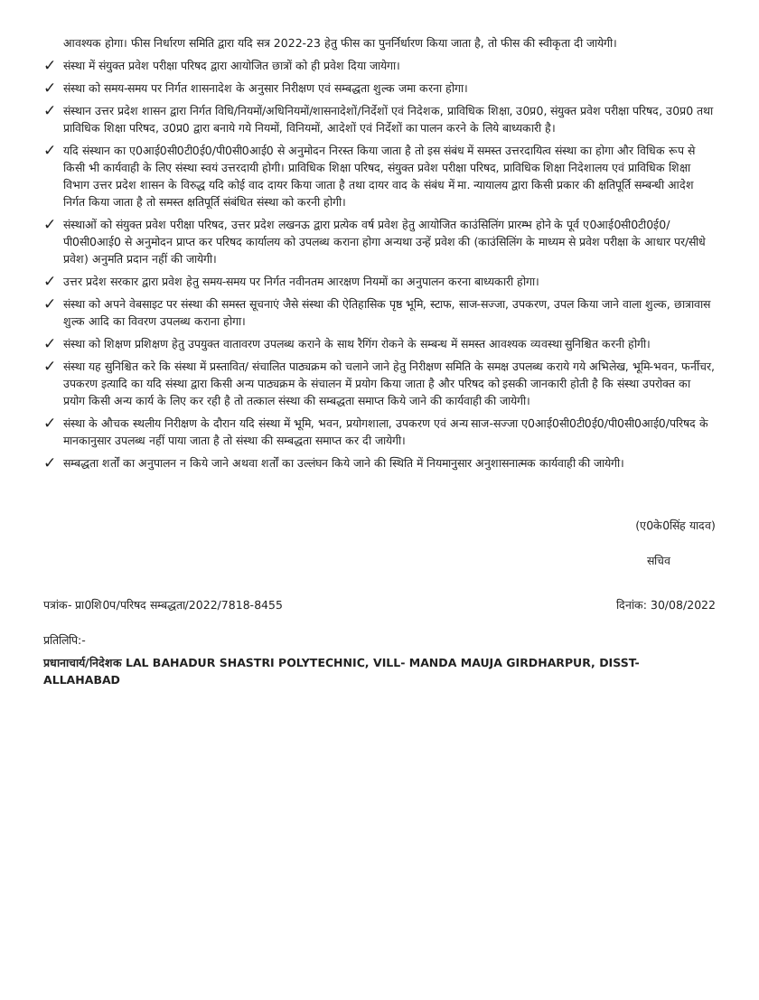आवश्यक होगा। फीस निर्धारण समिति द्वारा यदि सत्र 2022-23 हेतु फीस का पुनर्निर्धारण किया जाता है, तो फीस की स्वीकृता दी जायेगी।
✓ संस्था में संयुक्त प्रवेश परीक्षा परिषद द्वारा आयोजित छात्रों को ही प्रवेश दिया जायेगा।
✓ संस्था को समय-समय पर निर्गत शासनादेश के अनुसार निरीक्षण एवं सम्बद्धता शुल्क जमा करना होगा।
✓ संस्थान उत्तर प्रदेश शासन द्वारा निर्गत विधि/नियमों/अधिनियमों/शासनादेशों/निर्देशों एवं निदेशक, प्राविधिक शिक्षा, उ0प्र0, संयुक्त प्रवेश परीक्षा परिषद, उ0प्र0 तथा प्राविधिक शिक्षा परिषद, उ0प्र0 द्वारा बनाये गये नियमों, विनियमों, आदेशों एवं निर्देशों का पालन करने के लिये बाध्यकारी है।
✓ यदि संस्थान का ए0आई0सी0टी0ई0/पी0सी0आई0 से अनुमोदन निरस्त किया जाता है तो इस संबंध में समस्त उत्तरदायित्व संस्था का होगा और विधिक रूप से किसी भी कार्यवाही के लिए संस्था स्वयं उत्तरदायी होगी। प्राविधिक शिक्षा परिषद, संयुक्त प्रवेश परीक्षा परिषद, प्राविधिक शिक्षा निदेशालय एवं प्राविधिक शिक्षा विभाग उत्तर प्रदेश शासन के विरुद्ध यदि कोई वाद दायर किया जाता है तथा दायर वाद के संबंध में मा. न्यायालय द्वारा किसी प्रकार की क्षतिपूर्ति सम्बन्धी आदेश निर्गत किया जाता है तो समस्त क्षतिपूर्ति संबंधित संस्था को करनी होगी।
✓ संस्थाओं को संयुक्त प्रवेश परीक्षा परिषद, उत्तर प्रदेश लखनऊ द्वारा प्रत्येक वर्ष प्रवेश हेतु आयोजित काउंसिलिंग प्रारम्भ होने के पूर्व ए0आई0सी0टी0ई0/पी0सी0आई0 से अनुमोदन प्राप्त कर परिषद कार्यालय को उपलब्ध कराना होगा अन्यथा उन्हें प्रवेश की (काउंसिलिंग के माध्यम से प्रवेश परीक्षा के आधार पर/सीधे प्रवेश) अनुमति प्रदान नहीं की जायेगी।
✓ उत्तर प्रदेश सरकार द्वारा प्रवेश हेतु समय-समय पर निर्गत नवीनतम आरक्षण नियमों का अनुपालन करना बाध्यकारी होगा।
✓ संस्था को अपने वेबसाइट पर संस्था की समस्त सूचनाएं जैसे संस्था की ऐतिहासिक पृष्ठ भूमि, स्टाफ, साज-सज्जा, उपकरण, उपल किया जाने वाला शुल्क, छात्रावास शुल्क आदि का विवरण उपलब्ध कराना होगा।
✓ संस्था को शिक्षण प्रशिक्षण हेतु उपयुक्त वातावरण उपलब्ध कराने के साथ रैगिंग रोकने के सम्बन्ध में समस्त आवश्यक व्यवस्था सुनिश्चित करनी होगी।
✓ संस्था यह सुनिश्चित करे कि संस्था में प्रस्तावित/ संचालित पाठ्यक्रम को चलाने जाने हेतु निरीक्षण समिति के समक्ष उपलब्ध कराये गये अभिलेख, भूमि-भवन, फर्नीचर, उपकरण इत्यादि का यदि संस्था द्वारा किसी अन्य पाठ्यक्रम के संचालन में प्रयोग किया जाता है और परिषद को इसकी जानकारी होती है कि संस्था उपरोक्त का प्रयोग किसी अन्य कार्य के लिए कर रही है तो तत्काल संस्था की सम्बद्धता समाप्त किये जाने की कार्यवाही की जायेगी।
✓ संस्था के औचक स्थलीय निरीक्षण के दौरान यदि संस्था में भूमि, भवन, प्रयोगशाला, उपकरण एवं अन्य साज-सज्जा ए0आई0सी0टी0ई0/पी0सी0आई0/परिषद के मानकानुसार उपलब्ध नहीं पाया जाता है तो संस्था की सम्बद्धता समाप्त कर दी जायेगी।
✓ सम्बद्धता शर्तों का अनुपालन न किये जाने अथवा शर्तों का उल्लंघन किये जाने की स्थिति में नियमानुसार अनुशासनात्मक कार्यवाही की जायेगी।
(ए0के0सिंह यादव)
सचिव
पत्रांक- प्रा0शि0प/परिषद सम्बद्धता/2022/7818-8455 दिनांक: 30/08/2022
प्रतिलिपि:-
प्रधानाचार्य/निदेशक LAL BAHADUR SHASTRI POLYTECHNIC, VILL- MANDA MAUJA GIRDHARPUR, DISST- ALLAHABAD